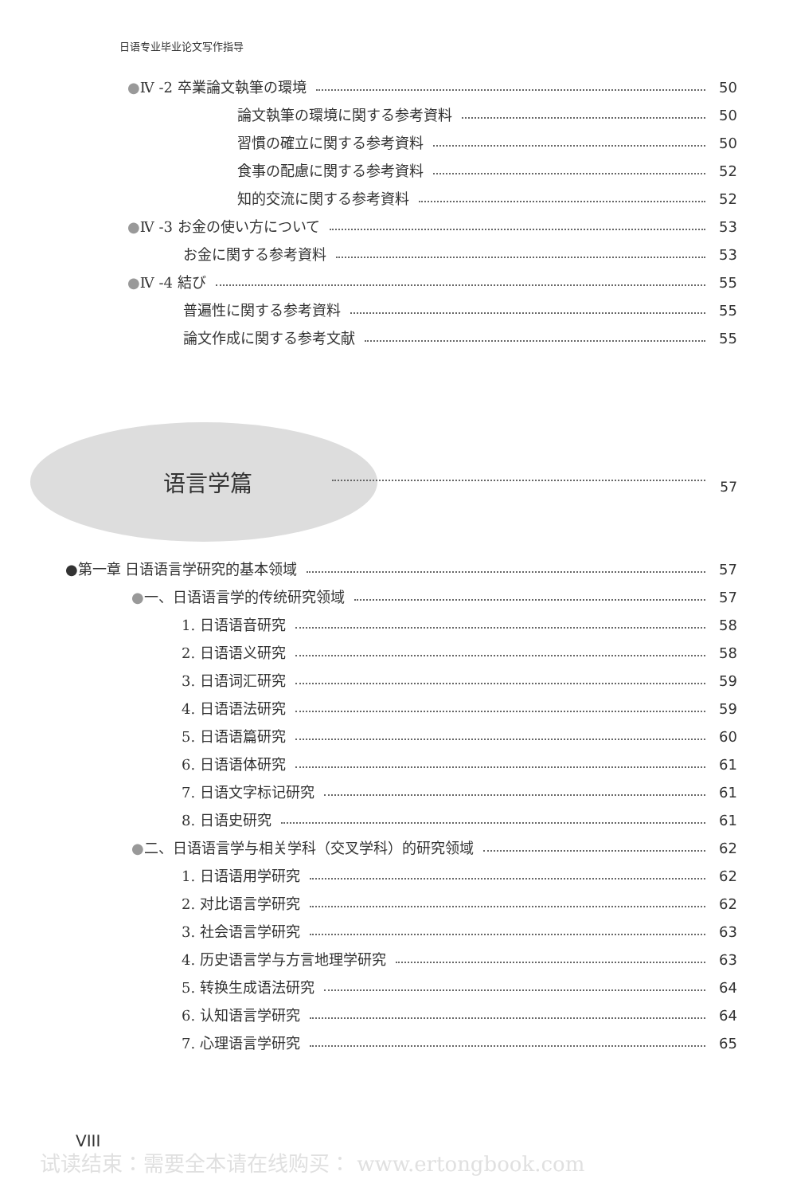日语专业毕业论文写作指导
●Ⅳ -2 卒業論文執筆の環境 50
論文執筆の環境に関する参考資料 50
習慣の確立に関する参考資料 50
食事の配慮に関する参考資料 52
知的交流に関する参考資料 52
●Ⅳ -3 お金の使い方について 53
お金に関する参考資料 53
●Ⅳ -4 結び 55
普遍性に関する参考資料 55
論文作成に関する参考文献 55
语言学篇 57
●第一章 日语语言学研究的基本领域 57
●一、日语语言学的传统研究领域 57
1. 日语语音研究 58
2. 日语语义研究 58
3. 日语词汇研究 59
4. 日语语法研究 59
5. 日语语篇研究 60
6. 日语语体研究 61
7. 日语文字标记研究 61
8. 日语史研究 61
●二、日语语言学与相关学科（交叉学科）的研究领域 62
1. 日语语用学研究 62
2. 对比语言学研究 62
3. 社会语言学研究 63
4. 历史语言学与方言地理学研究 63
5. 转换生成语法研究 64
6. 认知语言学研究 64
7. 心理语言学研究 65
VIII
试读结束：需要全本请在线购买： www.ertongbook.com